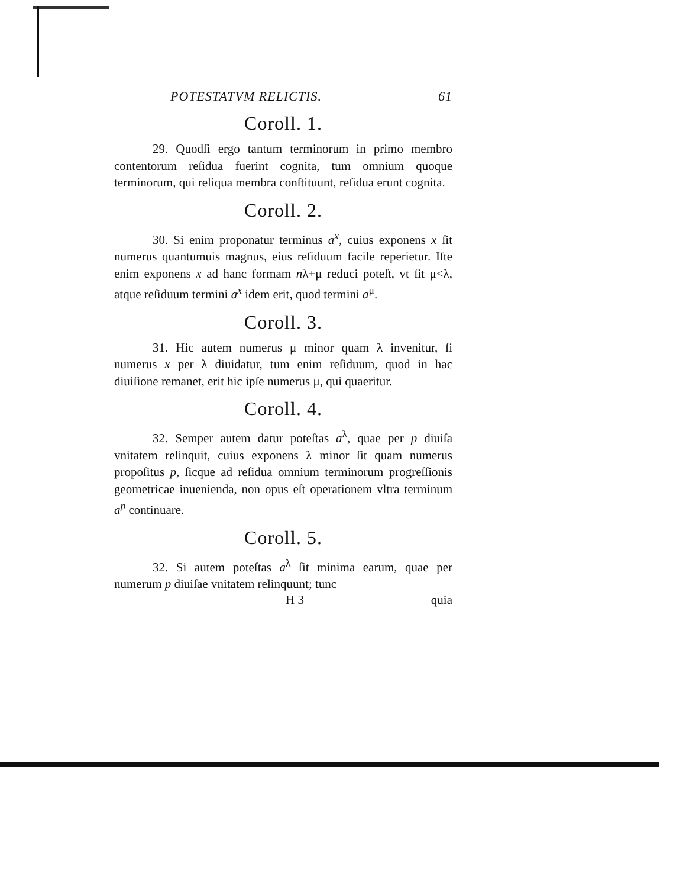POTESTATVM RELICTIS. 61
Coroll. 1.
29. Quodſi ergo tantum terminorum in primo membro contentorum reſidua fuerint cognita, tum omnium quoque terminorum, qui reliqua membra conſtituunt, reſidua erunt cognita.
Coroll. 2.
30. Si enim proponatur terminus a<sup>x</sup>, cuius exponens x ſit numerus quantumuis magnus, eius reſiduum facile reperietur. Iſte enim exponens x ad hanc formam nλ+μ reduci poteſt, vt ſit μ<λ, atque reſiduum termini a<sup>x</sup> idem erit, quod termini a<sup>μ</sup>.
Coroll. 3.
31. Hic autem numerus μ minor quam λ invenitur, ſi numerus x per λ diuidatur, tum enim reſiduum, quod in hac diuiſione remanet, erit hic ipſe numerus μ, qui quaeritur.
Coroll. 4.
32. Semper autem datur poteſtas a<sup>λ</sup>, quae per p diuiſa vnitatem relinquit, cuius exponens λ minor ſit quam numerus propoſitus p, ſicque ad reſidua omnium terminorum progreſſionis geometricae inuenienda, non opus eſt operationem vltra terminum a<sup>p</sup> continuare.
Coroll. 5.
32. Si autem poteſtas a<sup>λ</sup> ſit minima earum, quae per numerum p diuiſae vnitatem relinquunt; tunc
H 3 quia